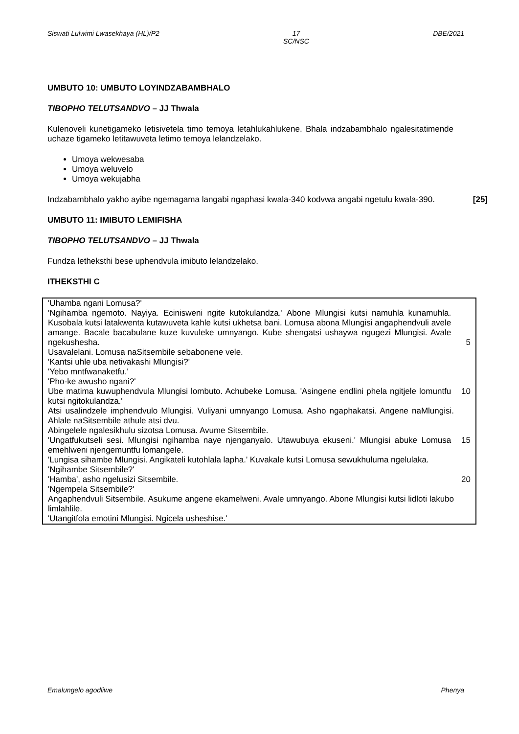Siswati Lulwimi Lwasekhaya (HL)/P2 17
SC/NSC DBE/2021
UMBUTO 10: UMBUTO LOYINDZABAMBHALO
TIBOPHO TELUTSANDVO – JJ Thwala
Kulenoveli kunetigameko letisivetela timo temoya letahlukahlukene. Bhala indzabambhalo ngalesitatimende uchaze tigameko letitawuveta letimo temoya lelandzelako.
Umoya wekwesaba
Umoya weluvelo
Umoya wekujabha
Indzabambhalo yakho ayibe ngemagama langabi ngaphasi kwala-340 kodvwa angabi ngetulu kwala-390. [25]
UMBUTO 11: IMIBUTO LEMIFISHA
TIBOPHO TELUTSANDVO – JJ Thwala
Fundza letheksthi bese uphendvula imibuto lelandzelako.
ITHEKSTHI C
'Uhamba ngani Lomusa?'
'Ngihamba ngemoto. Nayiya. Ecinisweni ngite kutokulandza.' Abone Mlungisi kutsi namuhla kunamuhla. Kusobala kutsi latakwenta kutawuveta kahle kutsi ukhetsa bani. Lomusa abona Mlungisi angaphendvuli avele amange. Bacale bacabulane kuze kuvuleke umnyango. Kube shengatsi ushaywa ngugezi Mlungisi. Avale ngekushesha. 5
Usavalelani. Lomusa naSitsembile sebabonene vele.
'Kantsi uhle uba netivakashi Mlungisi?'
'Yebo mntfwanaketfu.'
'Pho-ke awusho ngani?'
Ube matima kuwuphendvula Mlungisi lombuto. Achubeke Lomusa. 'Asingene endlini phela ngitjele lomuntfu kutsi ngitokulandza.' 10
Atsi usalindzele imphendvulo Mlungisi. Vuliyani umnyango Lomusa. Asho ngaphakatsi. Angene naMlungisi. Ahlale naSitsembile athule atsi dvu.
Abingelele ngalesikhulu sizotsa Lomusa. Avume Sitsembile.
'Ungatfukutseli sesi. Mlungisi ngihamba naye njenganyalo. Utawubuya ekuseni.' Mlungisi abuke Lomusa emehlweni njengemuntfu lomangele. 15
'Lungisa sihambe Mlungisi. Angikateli kutohlala lapha.' Kuvakale kutsi Lomusa sewukhuluma ngelulaka.
'Ngihambe Sitsembile?'
'Hamba', asho ngelusizi Sitsembile. 20
'Ngempela Sitsembile?'
Angaphendvuli Sitsembile. Asukume angene ekamelweni. Avale umnyango. Abone Mlungisi kutsi lidloti lakubo limlahlile.
'Utangitfola emotini Mlungisi. Ngicela usheshise.'
Emalungelo agodliwe Phenya